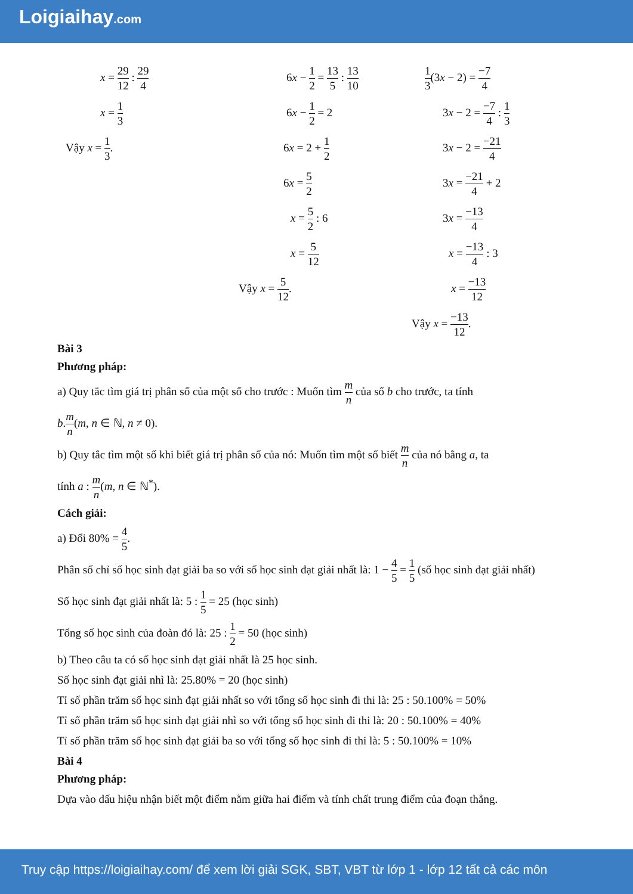Loigiaihay.com
x = 29 12 : 29 4
x = 1 3
Vậy x = 1 3.
6x − 1 2 = 13 5 : 13 10
6x − 1 2 = 2
6x = 2 + 1 2
6x = 5 2
x = 5 2 : 6
x = 5 12
Vậy x = 5 12.
1 3(3x − 2) = −7 4
3x − 2 = −7 4 : 1 3
3x − 2 = −21 4
3x = −21 4 + 2
3x = −13 4
x = −13 4 : 3
x = −13 12
Vậy x = −13 12.
Bài 3
Phương pháp:
a) Quy tắc tìm giá trị phân số của một số cho trước : Muốn tìm m n của số b cho trước, ta tính
b.m n(m, n ∈ ℕ, n ≠ 0).
b) Quy tắc tìm một số khi biết giá trị phân số của nó: Muốn tìm một số biết m n của nó bằng a, ta
tính a : m n(m, n ∈ ℕ<sup>*</sup>).
Cách giải:
a) Đổi 80% = 4 5.
Phân số chỉ số học sinh đạt giải ba so với số học sinh đạt giải nhất là: 1 − 4 5 = 1 5 (số học sinh đạt giải nhất)
Số học sinh đạt giải nhất là: 5 : 1 5 = 25 (học sinh)
Tổng số học sinh của đoàn đó là: 25 : 1 2 = 50 (học sinh)
b) Theo câu ta có số học sinh đạt giải nhất là 25 học sinh.
Số học sinh đạt giải nhì là: 25.80% = 20 (học sinh)
Tỉ số phần trăm số học sinh đạt giải nhất so với tổng số học sinh đi thi là: 25 : 50.100% = 50%
Tỉ số phần trăm số học sinh đạt giải nhì so với tổng số học sinh đi thi là: 20 : 50.100% = 40%
Tỉ số phần trăm số học sinh đạt giải ba so với tổng số học sinh đi thi là: 5 : 50.100% = 10%
Bài 4
Phương pháp:
Dựa vào dấu hiệu nhận biết một điểm nằm giữa hai điểm và tính chất trung điểm của đoạn thẳng.
Truy cập https://loigiaihay.com/ để xem lời giải SGK, SBT, VBT từ lớp 1 - lớp 12 tất cả các môn